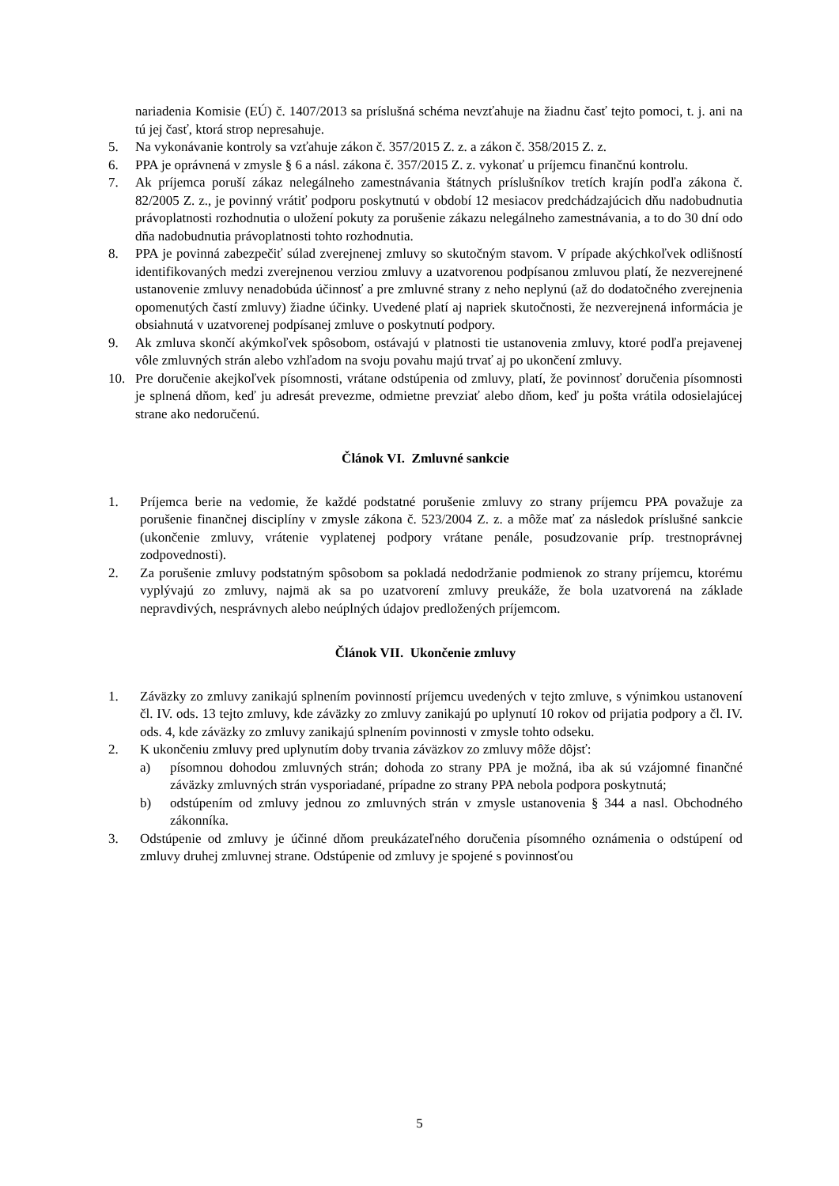nariadenia Komisie (EÚ) č. 1407/2013 sa príslušná schéma nevzťahuje na žiadnu časť tejto pomoci, t. j. ani na tú jej časť, ktorá strop nepresahuje.
5. Na vykonávanie kontroly sa vzťahuje zákon č. 357/2015 Z. z. a zákon č. 358/2015 Z. z.
6. PPA je oprávnená v zmysle § 6 a násl. zákona č. 357/2015 Z. z. vykonať u príjemcu finančnú kontrolu.
7. Ak príjemca poruší zákaz nelegálneho zamestnávania štátnych príslušníkov tretích krajín podľa zákona č. 82/2005 Z. z., je povinný vrátiť podporu poskytnutú v období 12 mesiacov predchádzajúcich dňu nadobudnutia právoplatnosti rozhodnutia o uložení pokuty za porušenie zákazu nelegálneho zamestnávania, a to do 30 dní odo dňa nadobudnutia právoplatnosti tohto rozhodnutia.
8. PPA je povinná zabezpečiť súlad zverejnenej zmluvy so skutočným stavom. V prípade akýchkoľvek odlišností identifikovaných medzi zverejnenou verziou zmluvy a uzatvorenou podpísanou zmluvou platí, že nezverejnené ustanovenie zmluvy nenadobúda účinnosť a pre zmluvné strany z neho neplynú (až do dodatočného zverejnenia opomenutých častí zmluvy) žiadne účinky. Uvedené platí aj napriek skutočnosti, že nezverejnená informácia je obsiahnutá v uzatvorenej podpísanej zmluve o poskytnutí podpory.
9. Ak zmluva skončí akýmkoľvek spôsobom, ostávajú v platnosti tie ustanovenia zmluvy, ktoré podľa prejavenej vôle zmluvných strán alebo vzhľadom na svoju povahu majú trvať aj po ukončení zmluvy.
10. Pre doručenie akejkoľvek písomnosti, vrátane odstúpenia od zmluvy, platí, že povinnosť doručenia písomnosti je splnená dňom, keď ju adresát prevezme, odmietne prevziať alebo dňom, keď ju pošta vrátila odosielajúcej strane ako nedoručenú.
Článok VI. Zmluvné sankcie
1. Príjemca berie na vedomie, že každé podstatné porušenie zmluvy zo strany príjemcu PPA považuje za porušenie finančnej disciplíny v zmysle zákona č. 523/2004 Z. z. a môže mať za následok príslušné sankcie (ukončenie zmluvy, vrátenie vyplatenej podpory vrátane penále, posudzovanie príp. trestnoprávnej zodpovednosti).
2. Za porušenie zmluvy podstatným spôsobom sa pokladá nedodržanie podmienok zo strany príjemcu, ktorému vyplývajú zo zmluvy, najmä ak sa po uzatvorení zmluvy preukáže, že bola uzatvorená na základe nepravdivých, nesprávnych alebo neúplných údajov predložených príjemcom.
Článok VII. Ukončenie zmluvy
1. Záväzky zo zmluvy zanikajú splnením povinností príjemcu uvedených v tejto zmluve, s výnimkou ustanovení čl. IV. ods. 13 tejto zmluvy, kde záväzky zo zmluvy zanikajú po uplynutí 10 rokov od prijatia podpory a čl. IV. ods. 4, kde záväzky zo zmluvy zanikajú splnením povinnosti v zmysle tohto odseku.
2. K ukončeniu zmluvy pred uplynutím doby trvania záväzkov zo zmluvy môže dôjsť:
a) písomnou dohodou zmluvných strán; dohoda zo strany PPA je možná, iba ak sú vzájomné finančné záväzky zmluvných strán vysporiadané, prípadne zo strany PPA nebola podpora poskytnutá;
b) odstúpením od zmluvy jednou zo zmluvných strán v zmysle ustanovenia § 344 a nasl. Obchodného zákonníka.
3. Odstúpenie od zmluvy je účinné dňom preukázateľného doručenia písomného oznámenia o odstúpení od zmluvy druhej zmluvnej strane. Odstúpenie od zmluvy je spojené s povinnosťou
5